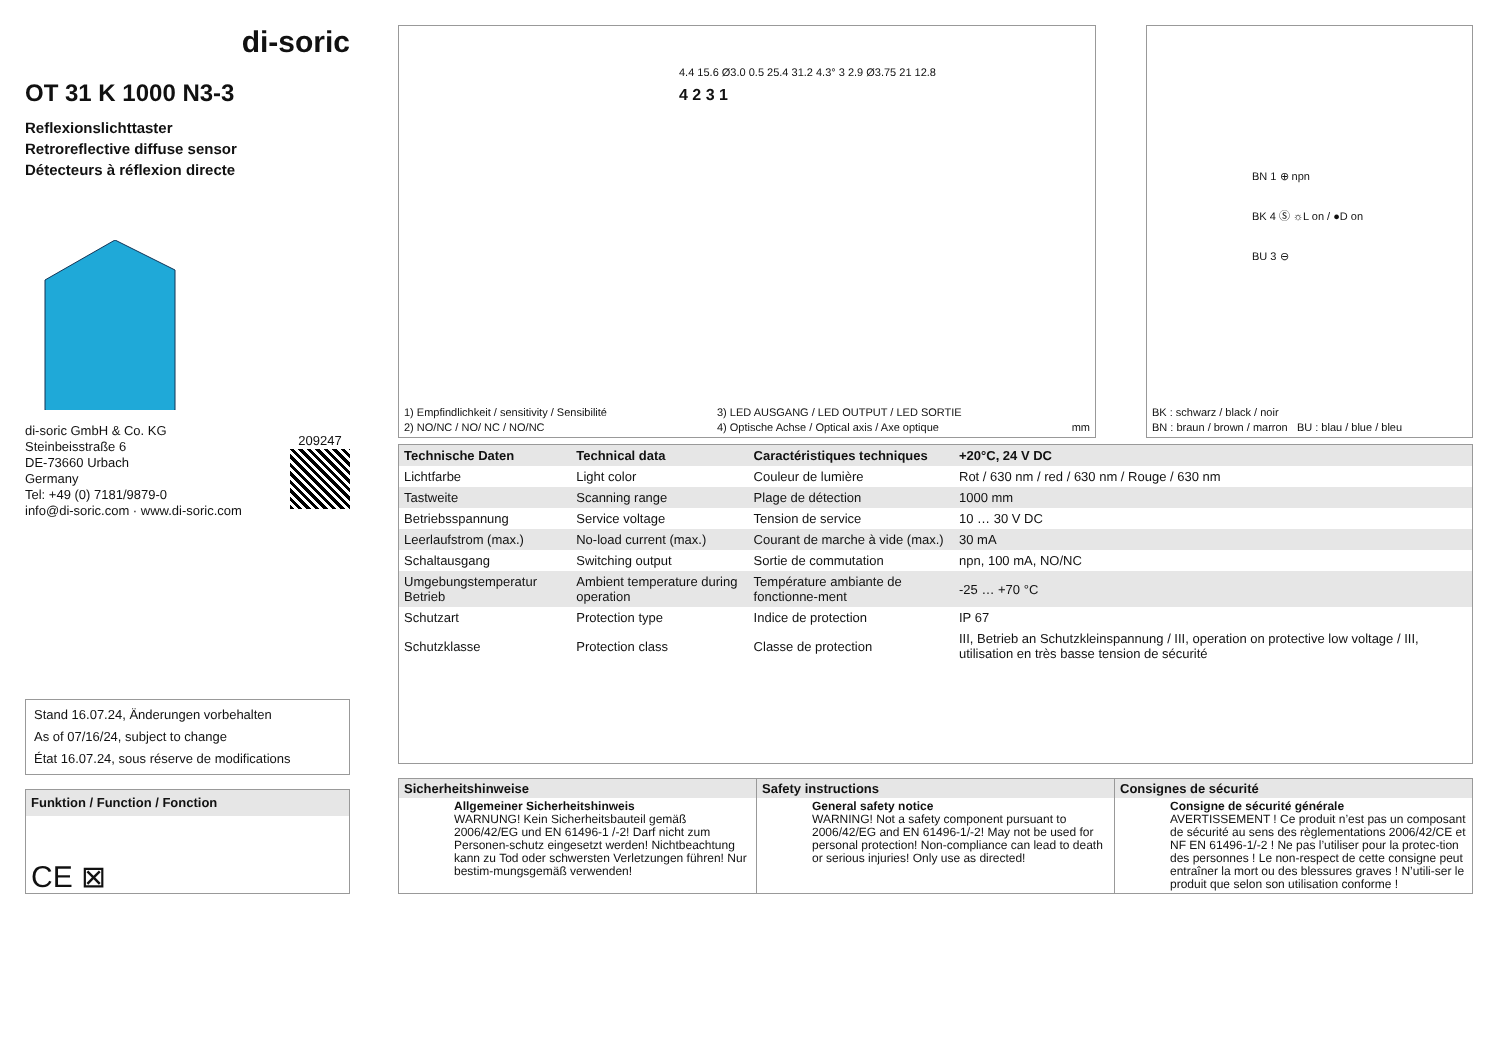di-soric
OT 31 K 1000 N3-3
Reflexionslichttaster
Retroreflective diffuse sensor
Détecteurs à réflexion directe
di-soric GmbH & Co. KG
Steinbeisstraße 6
DE-73660 Urbach
Germany
Tel: +49 (0) 7181/9879-0
info@di-soric.com · www.di-soric.com
209247
Stand 16.07.24, Änderungen vorbehalten
As of 07/16/24, subject to change
État 16.07.24, sous réserve de modifications
Funktion / Function / Fonction
CE ⊠
4.4 15.6 Ø3.0 0.5 25.4 31.2 4.3° 3 2.9 Ø3.75 21 12.8
4 2 3 1
1) Empfindlichkeit / sensitivity / Sensibilité
2) NO/NC / NO/ NC / NO/NC
3) LED AUSGANG / LED OUTPUT / LED SORTIE
4) Optische Achse / Optical axis / Axe optique
mm
BN 1 ⊕ npn
BK 4 Ⓢ ☼L on / ●D on
BU 3 ⊖
BK : schwarz / black / noir
BN : braun / brown / marron BU : blau / blue / bleu
| Technische Daten | Technical data | Caractéristiques techniques | +20°C, 24 V DC |
| --- | --- | --- | --- |
| Lichtfarbe | Light color | Couleur de lumière | Rot / 630 nm / red / 630 nm / Rouge / 630 nm |
| Tastweite | Scanning range | Plage de détection | 1000 mm |
| Betriebsspannung | Service voltage | Tension de service | 10 … 30 V DC |
| Leerlaufstrom (max.) | No-load current (max.) | Courant de marche à vide (max.) | 30 mA |
| Schaltausgang | Switching output | Sortie de commutation | npn, 100 mA, NO/NC |
| Umgebungstemperatur Betrieb | Ambient temperature during operation | Température ambiante de fonctionne-ment | -25 … +70 °C |
| Schutzart | Protection type | Indice de protection | IP 67 |
| Schutzklasse | Protection class | Classe de protection | III, Betrieb an Schutzkleinspannung / III, operation on protective low voltage / III, utilisation en très basse tension de sécurité |
Sicherheitshinweise
Allgemeiner Sicherheitshinweis
WARNUNG! Kein Sicherheitsbauteil gemäß 2006/42/EG und EN 61496-1 /-2! Darf nicht zum Personen-schutz eingesetzt werden! Nichtbeachtung kann zu Tod oder schwersten Verletzungen führen! Nur bestim-mungsgemäß verwenden!
Safety instructions
General safety notice
WARNING! Not a safety component pursuant to 2006/42/EG and EN 61496-1/-2! May not be used for personal protection! Non-compliance can lead to death or serious injuries! Only use as directed!
Consignes de sécurité
Consigne de sécurité générale
AVERTISSEMENT ! Ce produit n’est pas un composant de sécurité au sens des règlementations 2006/42/CE et NF EN 61496-1/-2 ! Ne pas l’utiliser pour la protec-tion des personnes ! Le non-respect de cette consigne peut entraîner la mort ou des blessures graves ! N’utili-ser le produit que selon son utilisation conforme !